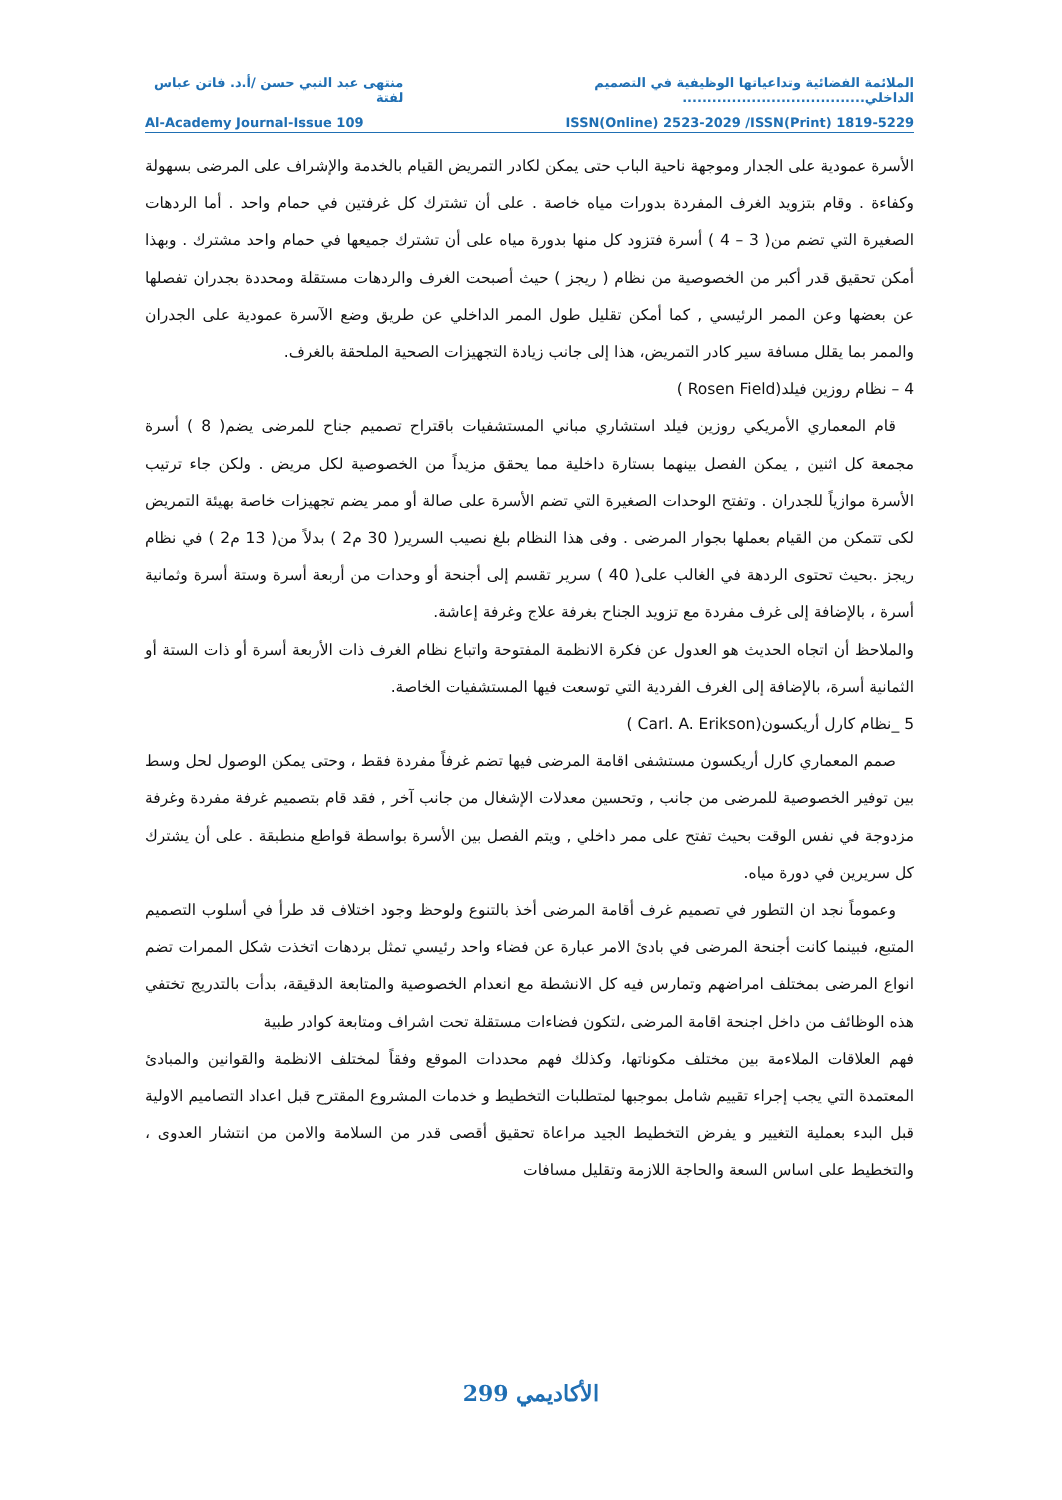الملائمة الفضائية وتداعياتها الوظيفية في التصميم الداخلي..................................... منتهى عبد النبي حسن /أ.د. فاتن عباس لفتة
Al-Academy Journal-Issue 109 ISSN(Online) 2523-2029 /ISSN(Print) 1819-5229
الأسرة عمودية على الجدار وموجهة ناحية الباب حتى يمكن لكادر التمريض القيام بالخدمة والإشراف على المرضى بسهولة وكفاءة . وقام بتزويد الغرف المفردة بدورات مياه خاصة . على أن تشترك كل غرفتين في حمام واحد . أما الردهات الصغيرة التي تضم من( 3 – 4 ) أسرة فتزود كل منها بدورة مياه على أن تشترك جميعها في حمام واحد مشترك . وبهذا أمكن تحقيق قدر أكبر من الخصوصية من نظام ( ريجز ) حيث أصبحت الغرف والردهات مستقلة ومحددة بجدران تفصلها عن بعضها وعن الممر الرئيسي , كما أمكن تقليل طول الممر الداخلي عن طريق وضع الآسرة عمودية على الجدران والممر بما يقلل مسافة سير كادر التمريض، هذا إلى جانب زيادة التجهيزات الصحية الملحقة بالغرف.
4 – نظام روزين فيلد(Rosen Field )
قام المعماري الأمريكي روزين فيلد استشاري مباني المستشفيات باقتراح تصميم جناح للمرضى يضم( 8 ) أسرة مجمعة كل اثنين , يمكن الفصل بينهما بستارة داخلية مما يحقق مزيداً من الخصوصية لكل مريض . ولكن جاء ترتيب الأسرة موازياً للجدران . وتفتح الوحدات الصغيرة التي تضم الأسرة على صالة أو ممر يضم تجهيزات خاصة بهيئة التمريض لكى تتمكن من القيام بعملها بجوار المرضى . وفى هذا النظام بلغ نصيب السرير( 30 م2 ) بدلاً من( 13 م2 ) في نظام ريجز .بحيث تحتوى الردهة في الغالب على( 40 ) سرير تقسم إلى أجنحة أو وحدات من أربعة أسرة وستة أسرة وثمانية أسرة ، بالإضافة إلى غرف مفردة مع تزويد الجناح بغرفة علاج وغرفة إعاشة.
والملاحظ أن اتجاه الحديث هو العدول عن فكرة الانظمة المفتوحة واتباع نظام الغرف ذات الأربعة أسرة أو ذات الستة أو الثمانية أسرة، بالإضافة إلى الغرف الفردية التي توسعت فيها المستشفيات الخاصة.
5 _نظام كارل أريكسون(Carl. A. Erikson )
صمم المعماري كارل أريكسون مستشفى اقامة المرضى فيها تضم غرفاً مفردة فقط ، وحتى يمكن الوصول لحل وسط بين توفير الخصوصية للمرضى من جانب , وتحسين معدلات الإشغال من جانب آخر , فقد قام بتصميم غرفة مفردة وغرفة مزدوجة في نفس الوقت بحيث تفتح على ممر داخلي , ويتم الفصل بين الأسرة بواسطة قواطع منطبقة . على أن يشترك كل سريرين في دورة مياه.
وعموماً نجد ان التطور في تصميم غرف أقامة المرضى أخذ بالتنوع ولوحظ وجود اختلاف قد طرأ في أسلوب التصميم المتبع، فبينما كانت أجنحة المرضى في بادئ الامر عبارة عن فضاء واحد رئيسي تمثل بردهات اتخذت شكل الممرات تضم انواع المرضى بمختلف امراضهم وتمارس فيه كل الانشطة مع انعدام الخصوصية والمتابعة الدقيقة، بدأت بالتدريج تختفي هذه الوظائف من داخل اجنحة اقامة المرضى ،لتكون فضاءات مستقلة تحت اشراف ومتابعة كوادر طبية
فهم العلاقات الملاءمة بين مختلف مكوناتها، وكذلك فهم محددات الموقع وفقاً لمختلف الانظمة والقوانين والمبادئ المعتمدة التي يجب إجراء تقييم شامل بموجبها لمتطلبات التخطيط و خدمات المشروع المقترح قبل اعداد التصاميم الاولية قبل البدء بعملية التغيير و يفرض التخطيط الجيد مراعاة تحقيق أقصى قدر من السلامة والامن من انتشار العدوى ، والتخطيط على اساس السعة والحاجة اللازمة وتقليل مسافات
299 الأكاديمي